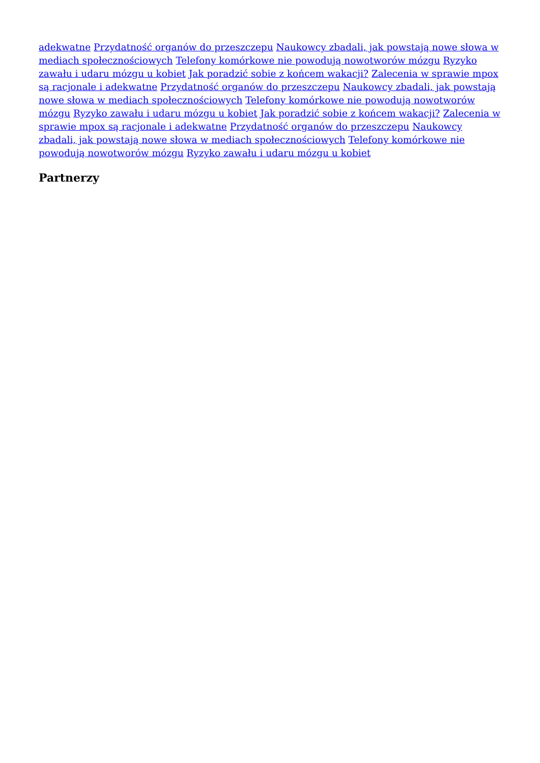adekwatne Przydatność organów do przeszczepu Naukowcy zbadali, jak powstają nowe słowa w mediach społecznościowych Telefony komórkowe nie powodują nowotworów mózgu Ryzyko zawału i udaru mózgu u kobiet Jak poradzić sobie z końcem wakacji? Zalecenia w sprawie mpox są racjonale i adekwatne Przydatność organów do przeszczepu Naukowcy zbadali, jak powstają nowe słowa w mediach społecznościowych Telefony komórkowe nie powodują nowotworów mózgu Ryzyko zawału i udaru mózgu u kobiet Jak poradzić sobie z końcem wakacji? Zalecenia w sprawie mpox są racjonale i adekwatne Przydatność organów do przeszczepu Naukowcy zbadali, jak powstają nowe słowa w mediach społecznościowych Telefony komórkowe nie powodują nowotworów mózgu Ryzyko zawału i udaru mózgu u kobiet
Partnerzy